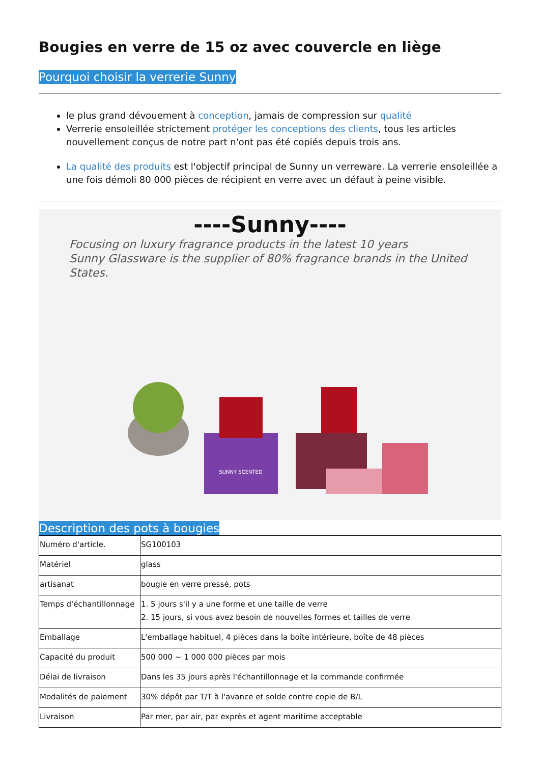Bougies en verre de 15 oz avec couvercle en liège
Pourquoi choisir la verrerie Sunny
le plus grand dévouement à conception, jamais de compression sur qualité
Verrerie ensoleillée strictement protéger les conceptions des clients, tous les articles nouvellement conçus de notre part n'ont pas été copiés depuis trois ans.
La qualité des produits est l'objectif principal de Sunny un verreware. La verrerie ensoleillée a une fois démoli 80 000 pièces de récipient en verre avec un défaut à peine visible.
----Sunny----
Focusing on luxury fragrance products in the latest 10 years
Sunny Glassware is the supplier of 80% fragrance brands in the United States.
SUNNY SCENTED
Description des pots à bougies
| Numéro d'article. | SG100103 |
| Matériel | glass |
| artisanat | bougie en verre pressé, pots |
| Temps d'échantillonnage | 1. 5 jours s'il y a une forme et une taille de verre 2. 15 jours, si vous avez besoin de nouvelles formes et tailles de verre |
| Emballage | L'emballage habituel, 4 pièces dans la boîte intérieure, boîte de 48 pièces |
| Capacité du produit | 500 000 ~ 1 000 000 pièces par mois |
| Délai de livraison | Dans les 35 jours après l'échantillonnage et la commande confirmée |
| Modalités de paiement | 30% dépôt par T/T à l'avance et solde contre copie de B/L |
| Livraison | Par mer, par air, par exprès et agent maritime acceptable |